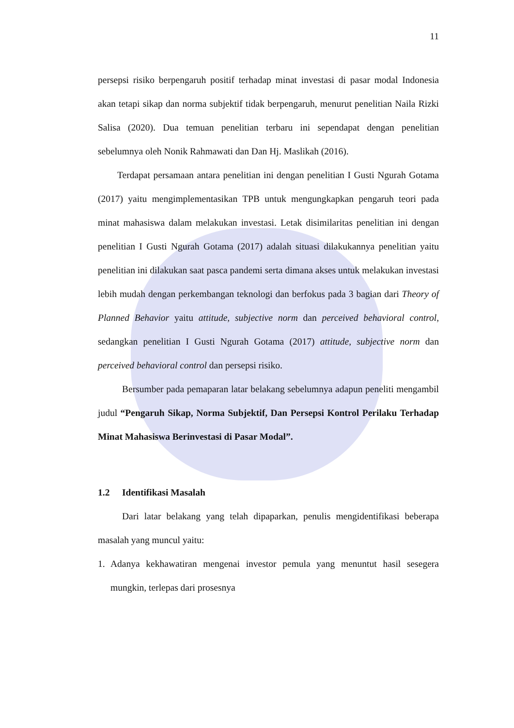11
persepsi risiko berpengaruh positif terhadap minat investasi di pasar modal Indonesia akan tetapi sikap dan norma subjektif tidak berpengaruh, menurut penelitian Naila Rizki Salisa (2020). Dua temuan penelitian terbaru ini sependapat dengan penelitian sebelumnya oleh Nonik Rahmawati dan Dan Hj. Maslikah (2016).
Terdapat persamaan antara penelitian ini dengan penelitian I Gusti Ngurah Gotama (2017) yaitu mengimplementasikan TPB untuk mengungkapkan pengaruh teori pada minat mahasiswa dalam melakukan investasi. Letak disimilaritas penelitian ini dengan penelitian I Gusti Ngurah Gotama (2017) adalah situasi dilakukannya penelitian yaitu penelitian ini dilakukan saat pasca pandemi serta dimana akses untuk melakukan investasi lebih mudah dengan perkembangan teknologi dan berfokus pada 3 bagian dari Theory of Planned Behavior yaitu attitude, subjective norm dan perceived behavioral control, sedangkan penelitian I Gusti Ngurah Gotama (2017) attitude, subjective norm dan perceived behavioral control dan persepsi risiko.
Bersumber pada pemaparan latar belakang sebelumnya adapun peneliti mengambil judul “Pengaruh Sikap, Norma Subjektif, Dan Persepsi Kontrol Perilaku Terhadap Minat Mahasiswa Berinvestasi di Pasar Modal”.
1.2 Identifikasi Masalah
Dari latar belakang yang telah dipaparkan, penulis mengidentifikasi beberapa masalah yang muncul yaitu:
1. Adanya kekhawatiran mengenai investor pemula yang menuntut hasil sesegera mungkin, terlepas dari prosesnya